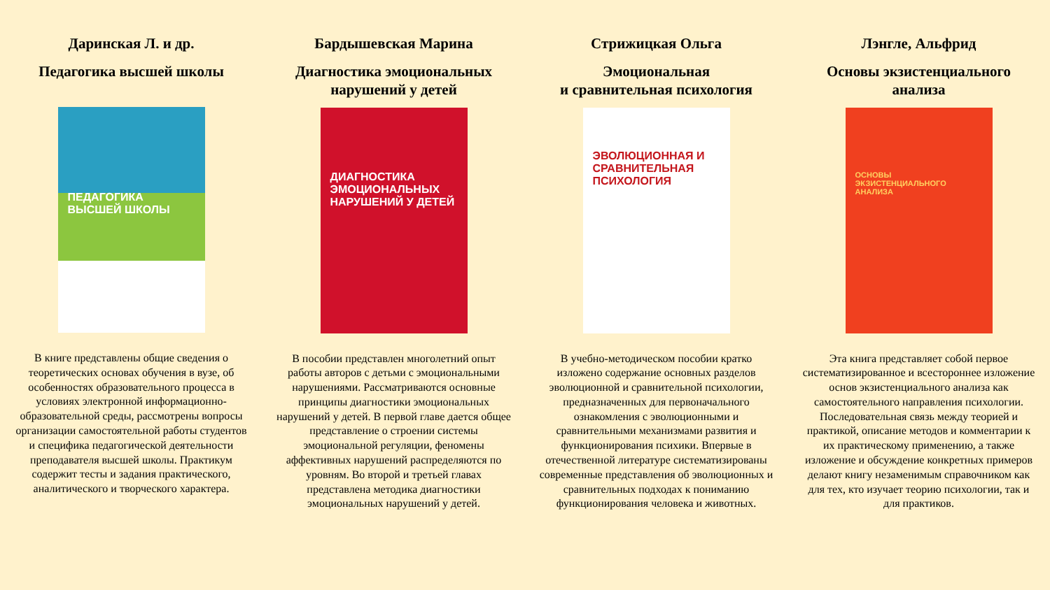Даринская Л. и др.
Педагогика высшей школы
ПЕДАГОГИКА ВЫСШЕЙ ШКОЛЫ
В книге представлены общие сведения о теоретических основах обучения в вузе, об особенностях образовательного процесса в условиях электронной информационно-образовательной среды, рассмотрены вопросы организации самостоятельной работы студентов и специфика педагогической деятельности преподавателя высшей школы. Практикум содержит тесты и задания практического, аналитического и творческого характера.
Бардышевская Марина
Диагностика эмоциональных нарушений у детей
ДИАГНОСТИКА ЭМОЦИОНАЛЬНЫХ НАРУШЕНИЙ У ДЕТЕЙ
В пособии представлен многолетний опыт работы авторов с детьми с эмоциональными нарушениями. Рассматриваются основные принципы диагностики эмоциональных нарушений у детей. В первой главе дается общее представление о строении системы эмоциональной регуляции, феномены аффективных нарушений распределяются по уровням. Во второй и третьей главах представлена методика диагностики эмоциональных нарушений у детей.
Стрижицкая Ольга
Эмоциональная
и сравнительная психология
ЭВОЛЮЦИОННАЯ И СРАВНИТЕЛЬНАЯ ПСИХОЛОГИЯ
В учебно-методическом пособии кратко изложено содержание основных разделов эволюционной и сравнительной психологии, предназначенных для первоначального ознакомления с эволюционными и сравнительными механизмами развития и функционирования психики. Впервые в отечественной литературе систематизированы современные представления об эволюционных и сравнительных подходах к пониманию функционирования человека и животных.
Лэнгле, Альфрид
Основы экзистенциального анализа
ОСНОВЫ ЭКЗИСТЕНЦИАЛЬНОГО АНАЛИЗА
Эта книга представляет собой первое систематизированное и всестороннее изложение основ экзистенциального анализа как самостоятельного направления психологии. Последовательная связь между теорией и практикой, описание методов и комментарии к их практическому применению, а также изложение и обсуждение конкретных примеров делают книгу незаменимым справочником как для тех, кто изучает теорию психологии, так и для практиков.